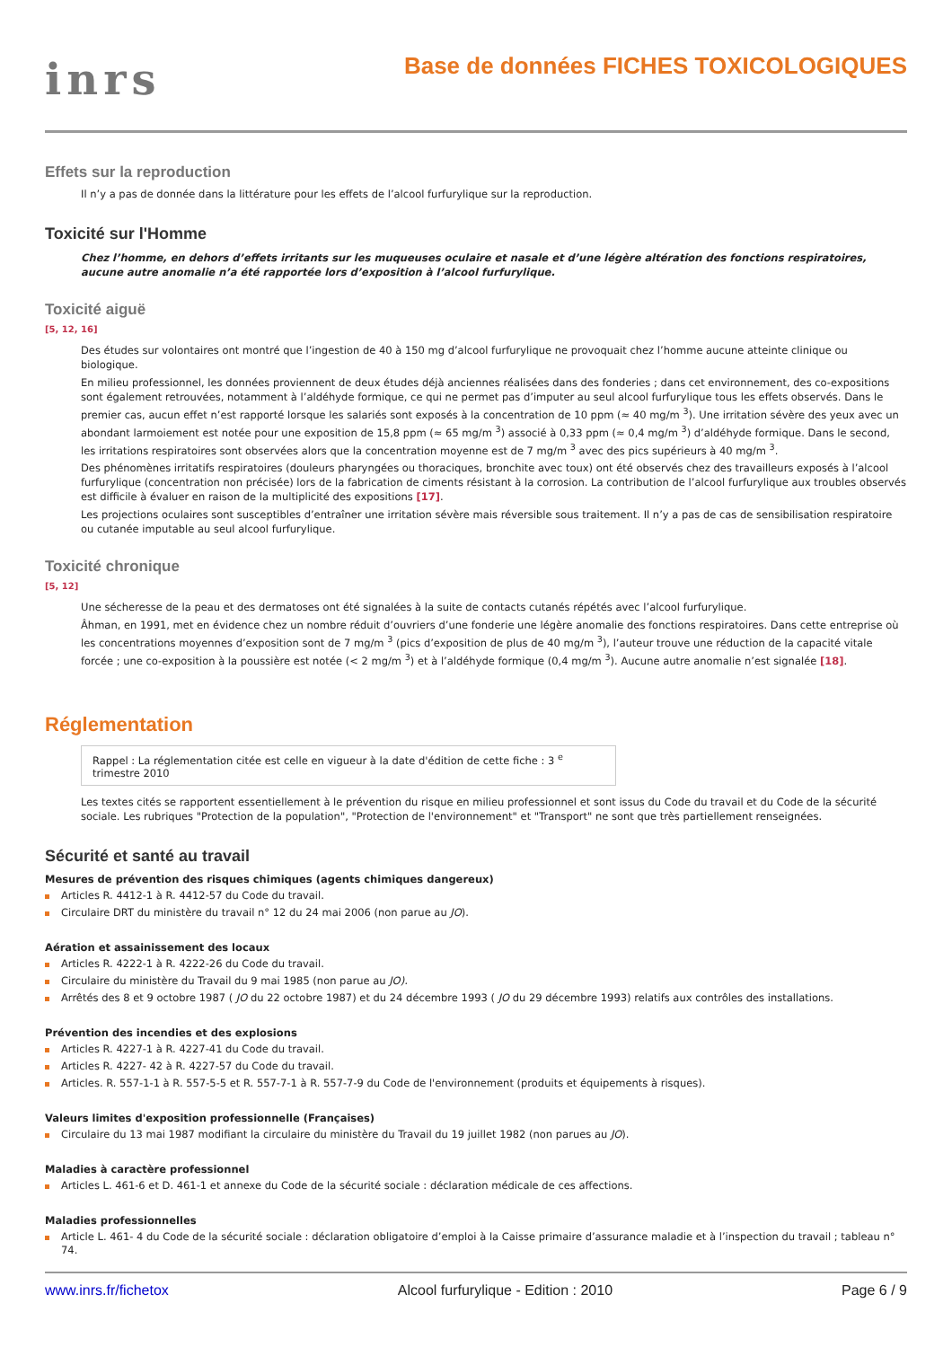inrs
Base de données FICHES TOXICOLOGIQUES
Effets sur la reproduction
Il n’y a pas de donnée dans la littérature pour les effets de l’alcool furfurylique sur la reproduction.
Toxicité sur l'Homme
Chez l’homme, en dehors d’effets irritants sur les muqueuses oculaire et nasale et d’une légère altération des fonctions respiratoires, aucune autre anomalie n’a été rapportée lors d’exposition à l’alcool furfurylique.
Toxicité aiguë
[5, 12, 16]
Des études sur volontaires ont montré que l’ingestion de 40 à 150 mg d’alcool furfurylique ne provoquait chez l’homme aucune atteinte clinique ou biologique.
En milieu professionnel, les données proviennent de deux études déjà anciennes réalisées dans des fonderies ; dans cet environnement, des co-expositions sont également retrouvées, notamment à l’aldéhyde formique, ce qui ne permet pas d’imputer au seul alcool furfurylique tous les effets observés. Dans le premier cas, aucun effet n’est rapporté lorsque les salariés sont exposés à la concentration de 10 ppm (≈ 40 mg/m <sup>3</sup>). Une irritation sévère des yeux avec un abondant larmoiement est notée pour une exposition de 15,8 ppm (≈ 65 mg/m <sup>3</sup>) associé à 0,33 ppm (≈ 0,4 mg/m <sup>3</sup>) d’aldéhyde formique. Dans le second, les irritations respiratoires sont observées alors que la concentration moyenne est de 7 mg/m <sup>3</sup> avec des pics supérieurs à 40 mg/m <sup>3</sup>.
Des phénomènes irritatifs respiratoires (douleurs pharyngées ou thoraciques, bronchite avec toux) ont été observés chez des travailleurs exposés à l’alcool furfurylique (concentration non précisée) lors de la fabrication de ciments résistant à la corrosion. La contribution de l’alcool furfurylique aux troubles observés est difficile à évaluer en raison de la multiplicité des expositions [17].
Les projections oculaires sont susceptibles d’entraîner une irritation sévère mais réversible sous traitement. Il n’y a pas de cas de sensibilisation respiratoire ou cutanée imputable au seul alcool furfurylique.
Toxicité chronique
[5, 12]
Une sécheresse de la peau et des dermatoses ont été signalées à la suite de contacts cutanés répétés avec l’alcool furfurylique.
Âhman, en 1991, met en évidence chez un nombre réduit d’ouvriers d’une fonderie une légère anomalie des fonctions respiratoires. Dans cette entreprise où les concentrations moyennes d’exposition sont de 7 mg/m <sup>3</sup> (pics d’exposition de plus de 40 mg/m <sup>3</sup>), l’auteur trouve une réduction de la capacité vitale forcée ; une co-exposition à la poussière est notée (< 2 mg/m <sup>3</sup>) et à l’aldéhyde formique (0,4 mg/m <sup>3</sup>). Aucune autre anomalie n’est signalée [18].
Réglementation
Rappel : La réglementation citée est celle en vigueur à la date d'édition de cette fiche : 3 <sup>e</sup> trimestre 2010
Les textes cités se rapportent essentiellement à le prévention du risque en milieu professionnel et sont issus du Code du travail et du Code de la sécurité sociale. Les rubriques "Protection de la population", "Protection de l'environnement" et "Transport" ne sont que très partiellement renseignées.
Sécurité et santé au travail
Mesures de prévention des risques chimiques (agents chimiques dangereux)
Articles R. 4412-1 à R. 4412-57 du Code du travail.
Circulaire DRT du ministère du travail n° 12 du 24 mai 2006 (non parue au JO).
Aération et assainissement des locaux
Articles R. 4222-1 à R. 4222-26 du Code du travail.
Circulaire du ministère du Travail du 9 mai 1985 (non parue au JO).
Arrêtés des 8 et 9 octobre 1987 ( JO du 22 octobre 1987) et du 24 décembre 1993 ( JO du 29 décembre 1993) relatifs aux contrôles des installations.
Prévention des incendies et des explosions
Articles R. 4227-1 à R. 4227-41 du Code du travail.
Articles R. 4227- 42 à R. 4227-57 du Code du travail.
Articles. R. 557-1-1 à R. 557-5-5 et R. 557-7-1 à R. 557-7-9 du Code de l'environnement (produits et équipements à risques).
Valeurs limites d'exposition professionnelle (Françaises)
Circulaire du 13 mai 1987 modifiant la circulaire du ministère du Travail du 19 juillet 1982 (non parues au JO).
Maladies à caractère professionnel
Articles L. 461-6 et D. 461-1 et annexe du Code de la sécurité sociale : déclaration médicale de ces affections.
Maladies professionnelles
Article L. 461- 4 du Code de la sécurité sociale : déclaration obligatoire d’emploi à la Caisse primaire d’assurance maladie et à l’inspection du travail ; tableau n° 74.
www.inrs.fr/fichetox Alcool furfurylique - Edition : 2010 Page 6 / 9